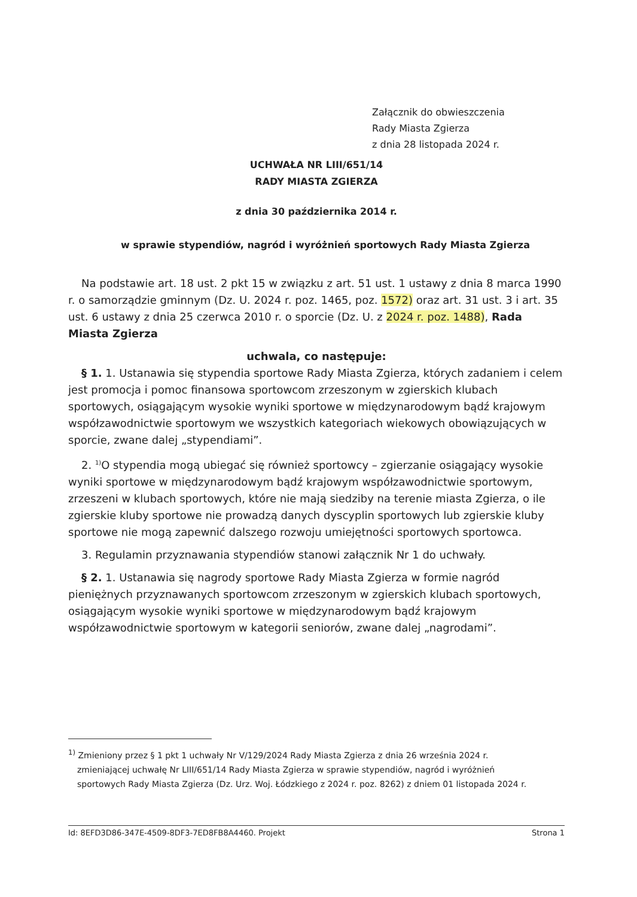Załącznik do obwieszczenia
Rady Miasta Zgierza
z dnia 28 listopada 2024 r.
UCHWAŁA NR LIII/651/14
RADY MIASTA ZGIERZA
z dnia 30 października 2014 r.
w sprawie stypendiów, nagród i wyróżnień sportowych Rady Miasta Zgierza
Na podstawie art. 18 ust. 2 pkt 15 w związku z art. 51 ust. 1 ustawy z dnia 8 marca 1990 r. o samorządzie gminnym (Dz. U. 2024 r. poz. 1465, poz. 1572) oraz art. 31 ust. 3 i art. 35 ust. 6 ustawy z dnia 25 czerwca 2010 r. o sporcie (Dz. U. z 2024 r. poz. 1488), Rada Miasta Zgierza
uchwala, co następuje:
§ 1. 1. Ustanawia się stypendia sportowe Rady Miasta Zgierza, których zadaniem i celem jest promocja i pomoc finansowa sportowcom zrzeszonym w zgierskich klubach sportowych, osiągającym wysokie wyniki sportowe w międzynarodowym bądź krajowym współzawodnictwie sportowym we wszystkich kategoriach wiekowych obowiązujących w sporcie, zwane dalej „stypendiami”.
2. <sup>1)</sup>O stypendia mogą ubiegać się również sportowcy – zgierzanie osiągający wysokie wyniki sportowe w międzynarodowym bądź krajowym współzawodnictwie sportowym, zrzeszeni w klubach sportowych, które nie mają siedziby na terenie miasta Zgierza, o ile zgierskie kluby sportowe nie prowadzą danych dyscyplin sportowych lub zgierskie kluby sportowe nie mogą zapewnić dalszego rozwoju umiejętności sportowych sportowca.
3. Regulamin przyznawania stypendiów stanowi załącznik Nr 1 do uchwały.
§ 2. 1. Ustanawia się nagrody sportowe Rady Miasta Zgierza w formie nagród pieniężnych przyznawanych sportowcom zrzeszonym w zgierskich klubach sportowych, osiągającym wysokie wyniki sportowe w międzynarodowym bądź krajowym współzawodnictwie sportowym w kategorii seniorów, zwane dalej „nagrodami”.
<sup>1)</sup> Zmieniony przez § 1 pkt 1 uchwały Nr V/129/2024 Rady Miasta Zgierza z dnia 26 września 2024 r. zmieniającej uchwałę Nr LIII/651/14 Rady Miasta Zgierza w sprawie stypendiów, nagród i wyróżnień sportowych Rady Miasta Zgierza (Dz. Urz. Woj. Łódzkiego z 2024 r. poz. 8262) z dniem 01 listopada 2024 r.
Id: 8EFD3D86-347E-4509-8DF3-7ED8FB8A4460. Projekt Strona 1